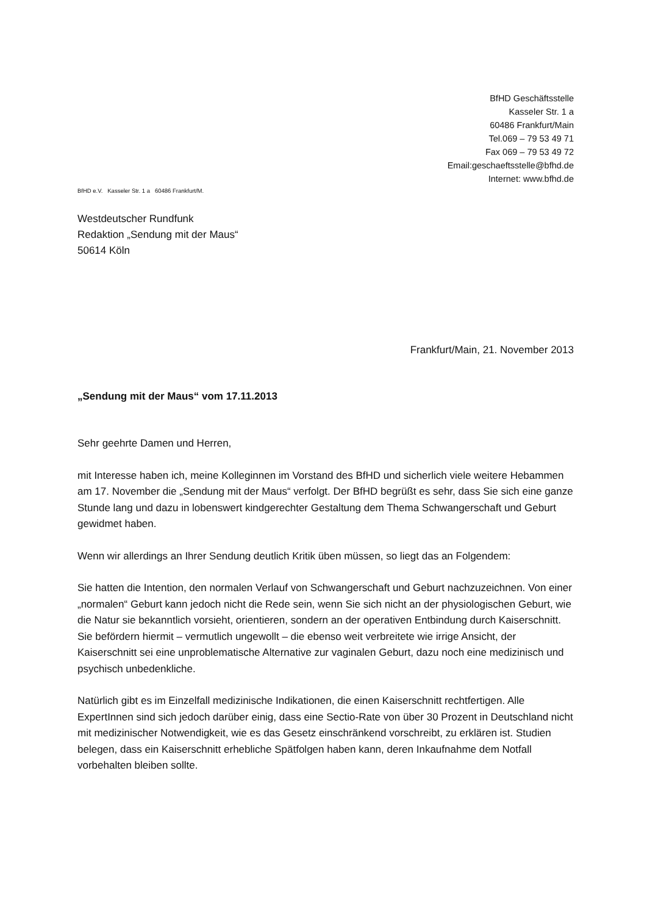BfHD Geschäftsstelle
Kasseler Str. 1 a
60486 Frankfurt/Main
Tel.069 – 79 53 49 71
Fax 069 – 79 53 49 72
Email:geschaeftsstelle@bfhd.de
Internet: www.bfhd.de
BfHD e.V. Kasseler Str. 1 a 60486 Frankfurt/M.
Westdeutscher Rundfunk
Redaktion „Sendung mit der Maus“
50614 Köln
Frankfurt/Main, 21. November 2013
„Sendung mit der Maus“ vom 17.11.2013
Sehr geehrte Damen und Herren,
mit Interesse haben ich, meine Kolleginnen im Vorstand des BfHD und sicherlich viele weitere Hebammen am 17. November die „Sendung mit der Maus“ verfolgt. Der BfHD begrüßt es sehr, dass Sie sich eine ganze Stunde lang und dazu in lobenswert kindgerechter Gestaltung dem Thema Schwangerschaft und Geburt gewidmet haben.
Wenn wir allerdings an Ihrer Sendung deutlich Kritik üben müssen, so liegt das an Folgendem:
Sie hatten die Intention, den normalen Verlauf von Schwangerschaft und Geburt nachzuzeichnen. Von einer „normalen“ Geburt kann jedoch nicht die Rede sein, wenn Sie sich nicht an der physiologischen Geburt, wie die Natur sie bekanntlich vorsieht, orientieren, sondern an der operativen Entbindung durch Kaiserschnitt. Sie befördern hiermit – vermutlich ungewollt – die ebenso weit verbreitete wie irrige Ansicht, der Kaiserschnitt sei eine unproblematische Alternative zur vaginalen Geburt, dazu noch eine medizinisch und psychisch unbedenkliche.
Natürlich gibt es im Einzelfall medizinische Indikationen, die einen Kaiserschnitt rechtfertigen. Alle ExpertInnen sind sich jedoch darüber einig, dass eine Sectio-Rate von über 30 Prozent in Deutschland nicht mit medizinischer Notwendigkeit, wie es das Gesetz einschränkend vorschreibt, zu erklären ist. Studien belegen, dass ein Kaiserschnitt erhebliche Spätfolgen haben kann, deren Inkaufnahme dem Notfall vorbehalten bleiben sollte.